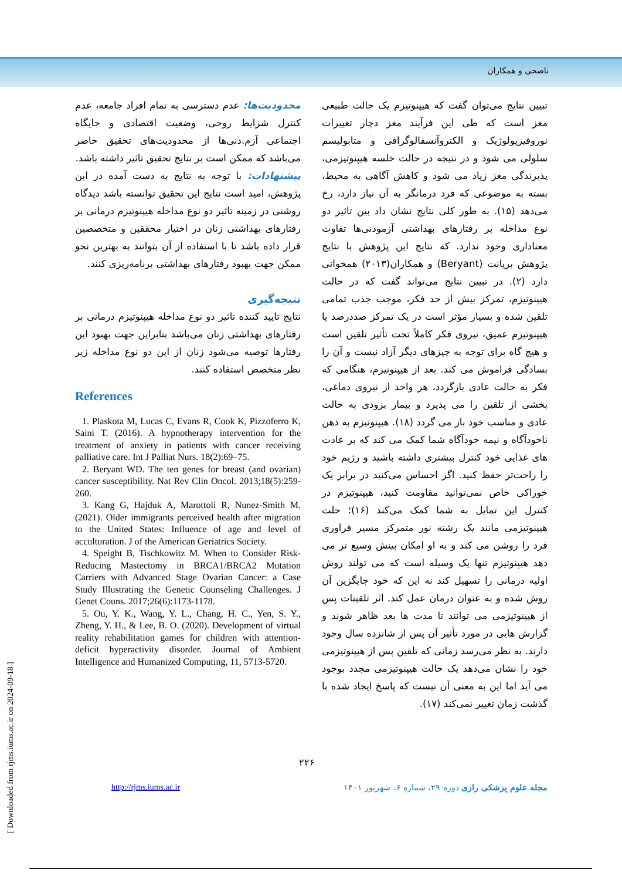ناصحی و همکاران
تبیین نتایج می‌توان گفت که هیپنوتیزم یک حالت طبیعی مغز است که طی این فرآیند مغز دچار تغییرات نوروفیزیولوژیک و الکتروآنسفالوگرافی و متابولیسم سلولی می شود و در نتیجه در حالت خلسه هیپنوتیزمی، پذیرندگی مغز زیاد می شود و کاهش آگاهی به محیط، بسته به موضوعی که فرد درمانگر به آن نیاز دارد، رخ می‌دهد (۱۵). به طور کلی نتایج نشان داد بین تاثیر دو نوع مداخله بر رفتارهای بهداشتی آزمودنی‌ها تفاوت معناداری وجود ندارد. که نتایج این پژوهش با نتایج پژوهش بریانت (Beryant) و همکاران(۲۰۱۳) همخوانی دارد (۲). در تبیین نتایج می‌تواند گفت که در حالت هیپنوتیزم، تمرکز بیش از حد فکر، موجب جذب تمامی تلقین شده و بسیار مؤثر است در یک تمرکز صددرصد یا هیپنوتیزم عمیق، نیروی فکر کاملاً تحت تأثیر تلقین است و هیچ گاه برای توجه به چیزهای دیگر آزاد نیست و آن را بسادگی فراموش می کند. بعد از هیپنوتیزم، هنگامی که فکر به حالت عادی بازگردد، هر واحد از نیروی دماغی، بخشی از تلقین را می پذیرد و بیمار بزودی به حالت عادی و مناسب خود باز می گردد (۱۸). هیپنوتیزم به ذهن ناخودآگاه و نیمه خودآگاه شما کمک می کند که بر عادت های غذایی خود کنترل بیشتری داشته باشید و رژیم خود را راحت‌تر حفظ کنید. اگر احساس می‌کنید در برابر یک خوراکی خاص نمی‌توانید مقاومت کنید، هیپنوتیزم در کنترل این تمایل به شما کمک می‌کند (۱۶)؛ حلت هیپنوتیزمی مانند یک رشته نور متمرکز مسیر فراوری فرد را روشن می کند و به او امکان بینش وسیع تر می دهد هیپنوتیزم تنها یک وسیله است که می تولند روش اولیه درمانی را تسهیل کند نه این که خود جایگزین آن روش شده و به عنوان درمان عمل کند. اثر تلقینات پس از هیپنوتیزمی می توانند تا مدت ها بعد ظاهر شوند و گزارش هایی در مورد تأثیر آن پس از شانزده سال وجود دارند. به نظر می‌رسد زمانی که تلقین پس از هیپنوتیزمی خود را نشان می‌دهد یک حالت هیپنوتیزمی مجدد بوجود می آید اما این به معنی آن نیست که پاسخ ایجاد شده با گذشت زمان تغییر نمی‌کند (۱۷).
محدودیت‌ها: عدم دسترسی به تمام افراد جامعه، عدم کنترل شرایط روحی، وضعیت اقتصادی و جایگاه اجتماعی آزم.دنی‌ها از محدودیت‌های تحقیق حاضر می‌باشد که ممکن است بر نتایج تحقیق تاثیر داشته باشد.
پیشنهادات: با توجه به نتایج به دست آمده در این پژوهش، امید است نتایج این تحقیق توانسته باشد دیدگاه روشنی در زمینه تاثیر دو نوع مداخله هیپنوتیزم درمانی بر رفتارهای بهداشتی زنان در اختیار محققین و متخصصین قرار داده باشد تا با استفاده از آن بتوانند به بهترین نحو ممکن جهت بهبود رفتارهای بهداشتی برنامه‌ریزی کنند.
نتیجه‌گیری
نتایج تایید کننده تاثیر دو نوع مداخله هیپنوتیزم درمانی بر رفتارهای بهداشتی زنان می‌باشد بنابراین جهت بهبود این رفتارها توصیه می‌شود زنان از این دو نوع مداخله زیر نظر متخصص استفاده کنند.
References
1. Plaskota M, Lucas C, Evans R, Cook K, Pizzoferro K, Saini T. (2016). A hypnotherapy intervention for the treatment of anxiety in patients with cancer receiving palliative care. Int J Palliat Nurs. 18(2):69–75.
2. Beryant WD. The ten genes for breast (and ovarian) cancer susceptibility. Nat Rev Clin Oncol. 2013;18(5):259-260.
3. Kang G, Hajduk A, Marottoli R, Nunez-Smith M. (2021). Older immigrants perceived health after migration to the United States: Influence of age and level of acculturation. J of the American Geriatrics Society.
4. Speight B, Tischkowitz M. When to Consider Risk-Reducing Mastectomy in BRCA1/BRCA2 Mutation Carriers with Advanced Stage Ovarian Cancer: a Case Study Illustrating the Genetic Counseling Challenges. J Genet Couns. 2017;26(6):1173-1178.
5. Ou, Y. K., Wang, Y. L., Chang, H. C., Yen, S. Y., Zheng, Y. H., & Lee, B. O. (2020). Development of virtual reality rehabilitation games for children with attention-deficit hyperactivity disorder. Journal of Ambient Intelligence and Humanized Computing, 11, 5713-5720.
۲۲۶
http://rjms.iums.ac.ir مجله علوم پزشکی رازی دوره ۲۹، شماره ۶، شهریور ۱۴۰۱
[ Downloaded from rjms.iums.ac.ir on 2024-09-18 ]